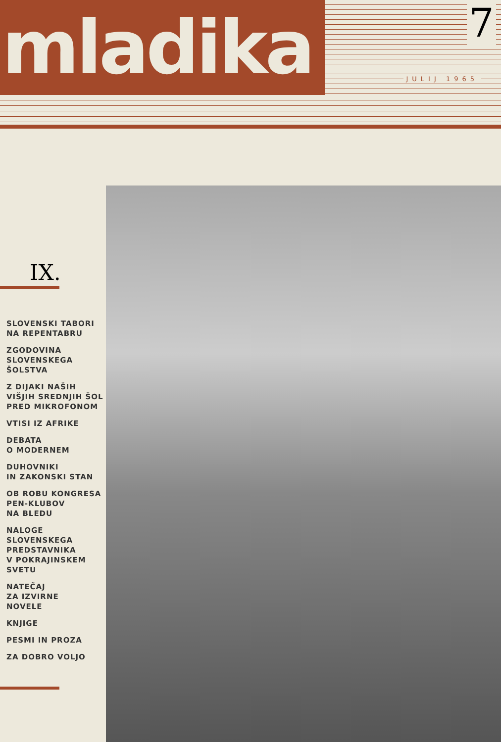mladika
7
JULIJ 1965
IX.
SLOVENSKI TABORI
NA REPENTABRU
ZGODOVINA
SLOVENSKEGA
ŠOLSTVA
Z DIJAKI NAŠIH
VIŠJIH SREDNJIH ŠOL
PRED MIKROFONOM
VTISI IZ AFRIKE
DEBATA
O MODERNEM
DUHOVNIKI
IN ZAKONSKI STAN
OB ROBU KONGRESA
PEN-KLUBOV
NA BLEDU
NALOGE
SLOVENSKEGA
PREDSTAVNIKA
V POKRAJINSKEM
SVETU
NATEČAJ
ZA IZVIRNE
NOVELE
KNJIGE
PESMI IN PROZA
ZA DOBRO VOLJO